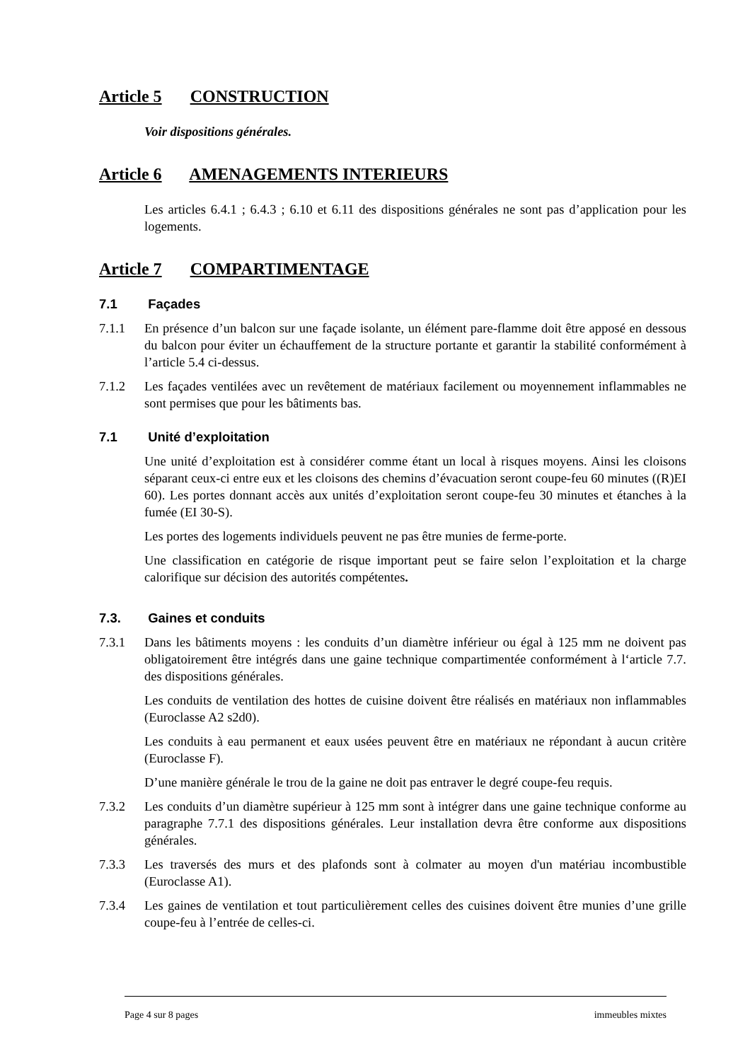Article 5 CONSTRUCTION
Voir dispositions générales.
Article 6 AMENAGEMENTS INTERIEURS
Les articles 6.4.1 ; 6.4.3 ; 6.10 et 6.11 des dispositions générales ne sont pas d’application pour les logements.
Article 7 COMPARTIMENTAGE
7.1 Façades
7.1.1 En présence d’un balcon sur une façade isolante, un élément pare-flamme doit être apposé en dessous du balcon pour éviter un échauffement de la structure portante et garantir la stabilité conformément à l’article 5.4 ci-dessus.
7.1.2 Les façades ventilées avec un revêtement de matériaux facilement ou moyennement inflammables ne sont permises que pour les bâtiments bas.
7.1 Unité d’exploitation
Une unité d’exploitation est à considérer comme étant un local à risques moyens. Ainsi les cloisons séparant ceux-ci entre eux et les cloisons des chemins d’évacuation seront coupe-feu 60 minutes ((R)EI 60). Les portes donnant accès aux unités d’exploitation seront coupe-feu 30 minutes et étanches à la fumée (EI 30-S).
Les portes des logements individuels peuvent ne pas être munies de ferme-porte.
Une classification en catégorie de risque important peut se faire selon l’exploitation et la charge calorifique sur décision des autorités compétentes.
7.3. Gaines et conduits
7.3.1 Dans les bâtiments moyens : les conduits d’un diamètre inférieur ou égal à 125 mm ne doivent pas obligatoirement être intégrés dans une gaine technique compartimentée conformément à l‘article 7.7. des dispositions générales.
Les conduits de ventilation des hottes de cuisine doivent être réalisés en matériaux non inflammables (Euroclasse A2 s2d0).
Les conduits à eau permanent et eaux usées peuvent être en matériaux ne répondant à aucun critère (Euroclasse F).
D’une manière générale le trou de la gaine ne doit pas entraver le degré coupe-feu requis.
7.3.2 Les conduits d’un diamètre supérieur à 125 mm sont à intégrer dans une gaine technique conforme au paragraphe 7.7.1 des dispositions générales. Leur installation devra être conforme aux dispositions générales.
7.3.3 Les traversés des murs et des plafonds sont à colmater au moyen d'un matériau incombustible (Euroclasse A1).
7.3.4 Les gaines de ventilation et tout particulièrement celles des cuisines doivent être munies d’une grille coupe-feu à l’entrée de celles-ci.
Page 4 sur 8 pages immeubles mixtes